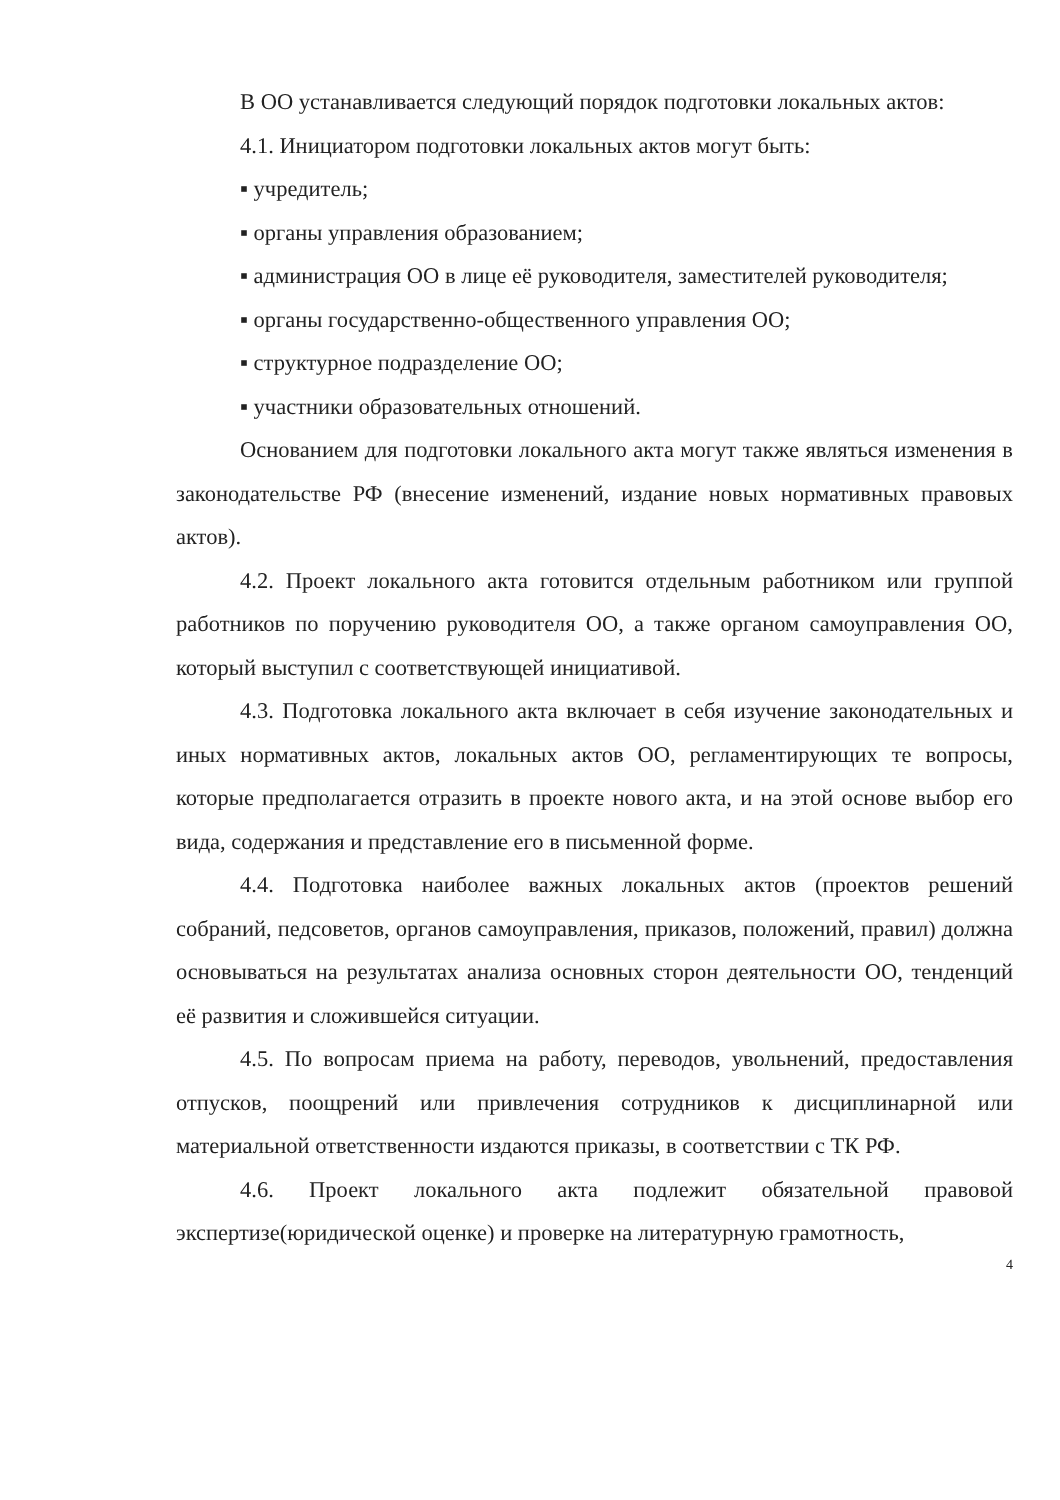В ОО устанавливается следующий порядок подготовки локальных актов:
4.1. Инициатором подготовки локальных актов могут быть:
▪ учредитель;
▪ органы управления образованием;
▪ администрация ОО в лице её руководителя, заместителей руководителя;
▪ органы государственно-общественного управления ОО;
▪ структурное подразделение ОО;
▪ участники образовательных отношений.
Основанием для подготовки локального акта могут также являться изменения в законодательстве РФ (внесение изменений, издание новых нормативных правовых актов).
4.2. Проект локального акта готовится отдельным работником или группой работников по поручению руководителя ОО, а также органом самоуправления ОО, который выступил с соответствующей инициативой.
4.3. Подготовка локального акта включает в себя изучение законодательных и иных нормативных актов, локальных актов ОО, регламентирующих те вопросы, которые предполагается отразить в проекте нового акта, и на этой основе выбор его вида, содержания и представление его в письменной форме.
4.4. Подготовка наиболее важных локальных актов (проектов решений собраний, педсоветов, органов самоуправления, приказов, положений, правил) должна основываться на результатах анализа основных сторон деятельности ОО, тенденций её развития и сложившейся ситуации.
4.5. По вопросам приема на работу, переводов, увольнений, предоставления отпусков, поощрений или привлечения сотрудников к дисциплинарной или материальной ответственности издаются приказы, в соответствии с ТК РФ.
4.6. Проект локального акта подлежит обязательной правовой экспертизе(юридической оценке) и проверке на литературную грамотность,
4